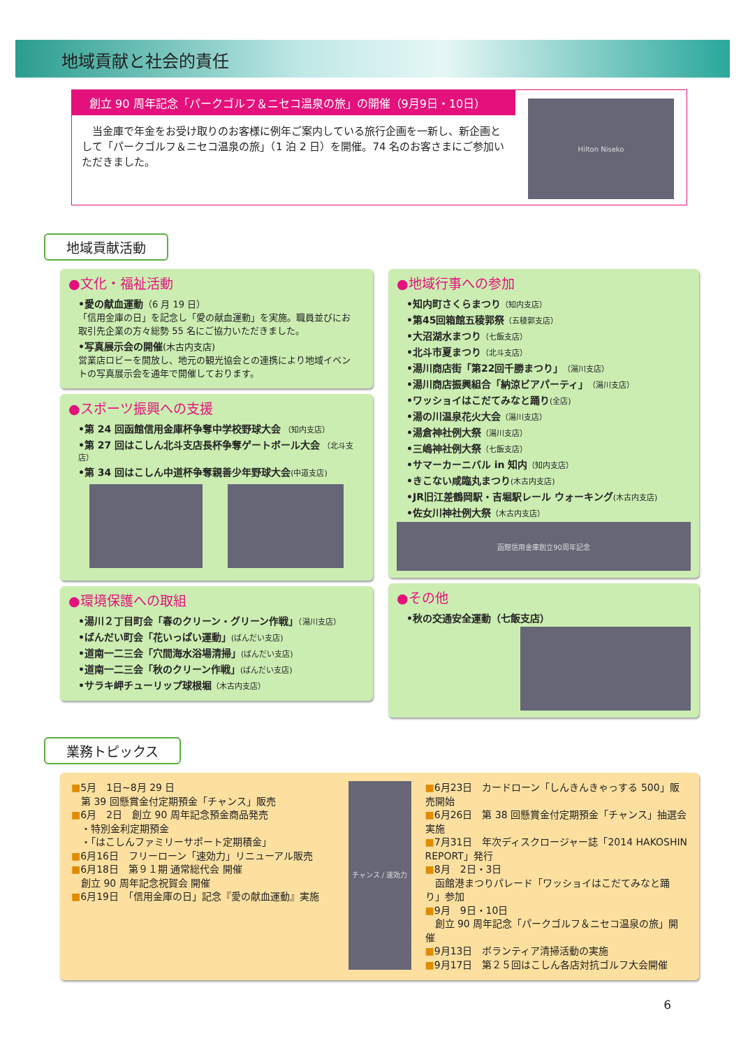地域貢献と社会的責任
創立 90 周年記念「パークゴルフ＆ニセコ温泉の旅」の開催（9月9日・10日）
　当金庫で年金をお受け取りのお客様に例年ご案内している旅行企画を一新し、新企画として「パークゴルフ＆ニセコ温泉の旅」（1 泊 2 日）を開催。74 名のお客さまにご参加いただきました。
Hilton Niseko
地域貢献活動
●文化・福祉活動
•愛の献血運動（6 月 19 日）
「信用金庫の日」を記念し「愛の献血運動」を実施。職員並びにお取引先企業の方々総勢 55 名にご協力いただきました。
•写真展示会の開催(木古内支店)
営業店ロビーを開放し、地元の観光協会との連携により地域イベントの写真展示会を通年で開催しております。
●スポーツ振興への支援
•第 24 回函館信用金庫杯争奪中学校野球大会 （知内支店）
•第 27 回はこしん北斗支店長杯争奪ゲートボール大会 （北斗支店）
•第 34 回はこしん中道杯争奪親善少年野球大会(中道支店)
●環境保護への取組
•湯川２丁目町会「春のクリーン・グリーン作戦」（湯川支店）
•ばんだい町会「花いっぱい運動」(ばんだい支店)
•道南一二三会「穴間海水浴場清掃」(ばんだい支店)
•道南一二三会「秋のクリーン作戦」(ばんだい支店)
•サラキ岬チューリップ球根堀（木古内支店）
●地域行事への参加
•知内町さくらまつり（知内支店）
•第45回箱館五稜郭祭（五稜郭支店）
•大沼湖水まつり（七飯支店）
•北斗市夏まつり（北斗支店）
•湯川商店街「第22回千勝まつり」（湯川支店）
•湯川商店振興組合「納涼ビアパーティ」（湯川支店）
•ワッショイはこだてみなと踊り(全店)
•湯の川温泉花火大会（湯川支店）
•湯倉神社例大祭（湯川支店）
•三嶋神社例大祭（七飯支店）
•サマーカーニバル in 知内（知内支店）
•きこない咸臨丸まつり(木古内支店)
•JR旧江差鶴岡駅・吉堀駅レール ウォーキング(木古内支店)
•佐女川神社例大祭（木古内支店）
函館信用金庫創立90周年記念
●その他
•秋の交通安全運動（七飯支店）
業務トピックス
■5月　1日~8月 29 日
　第 39 回懸賞金付定期預金「チャンス」販売
■6月　2日　創立 90 周年記念預金商品発売
　・特別金利定期預金
　・「はこしんファミリーサポート定期積金」
■6月16日　フリーローン「速効力」リニューアル販売
■6月18日　第９１期 通常総代会 開催
　創立 90 周年記念祝賀会 開催
■6月19日　「信用金庫の日」記念『愛の献血運動』実施
チャンス / 速効力
■6月23日　カードローン「しんきんきゃっする 500」販売開始
■6月26日　第 38 回懸賞金付定期預金「チャンス」抽選会実施
■7月31日　年次ディスクロージャー誌「2014 HAKOSHIN REPORT」発行
■8月　2日・3日
　函館港まつりパレード「ワッショイはこだてみなと踊り」参加
■9月　9日・10日
　創立 90 周年記念「パークゴルフ＆ニセコ温泉の旅」開催
■9月13日　ボランティア清掃活動の実施
■9月17日　第２５回はこしん各店対抗ゴルフ大会開催
6